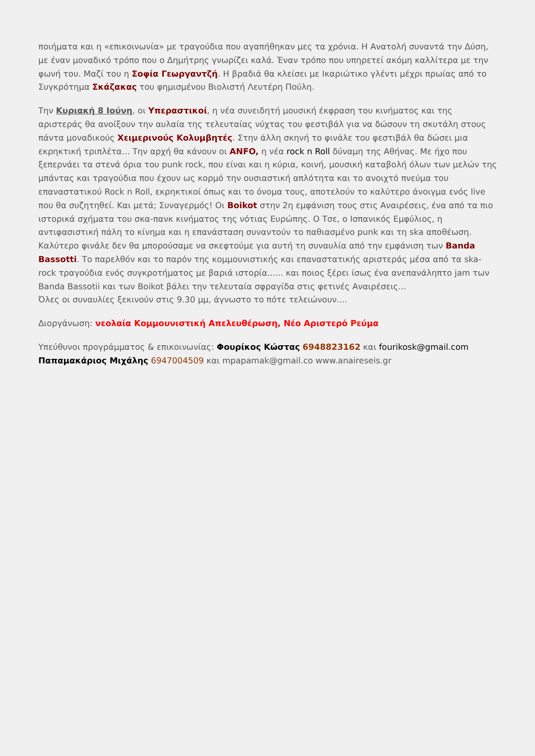ποιήματα και η «επικοινωνία» με τραγούδια που αγαπήθηκαν μες τα χρόνια. Η Ανατολή συναντά την Δύση, με έναν μοναδικό τρόπο που ο Δημήτρης γνωρίζει καλά. Έναν τρόπο που υπηρετεί ακόμη καλλίτερα με την φωνή του. Μαζί του η Σοφία Γεωργαντζή. Η βραδιά θα κλείσει με Ικαριώτικο γλέντι μέχρι πρωίας από το Συγκρότημα Σκάζακας του φημισμένου Βιολιστή Λευτέρη Πούλη.
Την Κυριακή 8 Ιούνη, οι Υπεραστικοί, η νέα συνειδητή μουσική έκφραση του κινήματος και της αριστεράς θα ανοίξουν την αυλαία της τελευταίας νύχτας του φεστιβάλ για να δώσουν τη σκυτάλη στους πάντα μοναδικούς Χειμερινούς Κολυμβητές. Στην άλλη σκηνή το φινάλε του φεστιβάλ θα δώσει μια εκρηκτική τριπλέτα... Την αρχή θα κάνουν οι ANFO, η νέα rock n Roll δύναμη της Αθήνας. Με ήχο που ξεπερνάει τα στενά όρια του punk rock, που είναι και η κύρια, κοινή, μουσική καταβολή όλων των μελών της μπάντας και τραγούδια που έχουν ως κορμό την ουσιαστική απλότητα και το ανοιχτό πνεύμα του επαναστατικού Rock n Roll, εκρηκτικοί όπως και το όνομα τους, αποτελούν το καλύτερο άνοιγμα ενός live που θα συζητηθεί. Και μετά; Συναγερμός! Οι Boikot στην 2η εμφάνιση τους στις Αναιρέσεις, ένα από τα πιο ιστορικά σχήματα του σκα-πανκ κινήματος της νότιας Ευρώπης. Ο Τσε, ο Ισπανικός Εμφύλιος, η αντιφασιστική πάλη το κίνημα και η επανάσταση συναντούν το παθιασμένο punk και τη ska αποθέωση. Καλύτερο φινάλε δεν θα μπορούσαμε να σκεφτούμε για αυτή τη συναυλία από την εμφάνιση των Banda Bassotti. Το παρελθόν και το παρόν της κομμουνιστικής και επαναστατικής αριστεράς μέσα από τα ska-rock τραγούδια ενός συγκροτήματος με βαριά ιστορία...... και ποιος ξέρει ίσως ένα ανεπανάληπτο jam των Banda Bassotii και των Boikot βάλει την τελευταία σφραγίδα στις φετινές Αναιρέσεις...
Όλες οι συναυλίες ξεκινούν στις 9.30 μμ, άγνωστο το πότε τελειώνουν....
Διοργάνωση: νεολαία Κομμουνιστική Απελευθέρωση, Νέο Αριστερό Ρεύμα
Υπεύθυνοι προγράμματος & επικοινωνίας: Φουρίκος Κώστας 6948823162 και fourikosk@gmail.com
Παπαμακάριος Μιχάλης 6947004509 και mpapamak@gmail.co www.anaireseis.gr